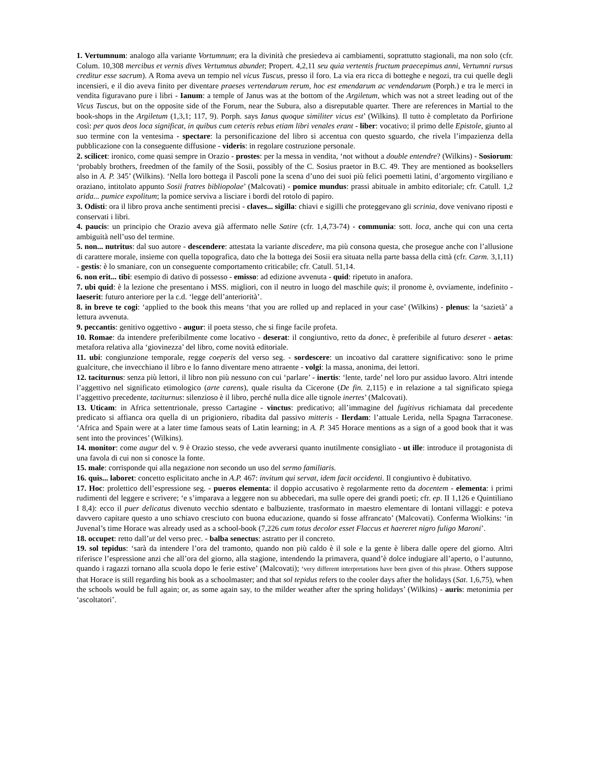1. Vertumnum: analogo alla variante Vortumnum; era la divinità che presiedeva ai cambiamenti, soprattutto stagionali, ma non solo (cfr. Colum. 10,308 mercibus et vernis dives Vertumnus abundet; Propert. 4,2,11 seu quia vertentis fructum praecepimus anni, Vertumni rursus creditur esse sacrum). A Roma aveva un tempio nel vicus Tuscus, presso il foro. La via era ricca di botteghe e negozi, tra cui quelle degli incensieri, e il dio aveva finito per diventare praeses vertendarum rerum, hoc est emendarum ac vendendarum (Porph.) e tra le merci in vendita figuravano pure i libri - Ianum: a temple of Janus was at the bottom of the Argiletum, which was not a street leading out of the Vicus Tuscus, but on the opposite side of the Forum, near the Subura, also a disreputable quarter. There are references in Martial to the book-shops in the Argiletum (1,3,1; 117, 9). Porph. says Ianus quoque similiter vicus est’ (Wilkins). Il tutto è completato da Porfirione così: per quos deos loca significat, in quibus cum ceteris rebus etiam libri venales erant - liber: vocativo; il primo delle Epistole, giunto al suo termine con la ventesima - spectare: la personificazione del libro si accentua con questo sguardo, che rivela l’impazienza della pubblicazione con la conseguente diffusione - videris: in regolare costruzione personale.
2. scilicet: ironico, come quasi sempre in Orazio - prostes: per la messa in vendita, ‘not without a double entendre? (Wilkins) - Sosiorum: ‘probably brothers, freedmen of the family of the Sosii, possibly of the C. Sosius praetor in B.C. 49. They are mentioned as booksellers also in A. P. 345’ (Wilkins). ‘Nella loro bottega il Pascoli pone la scena d’uno dei suoi più felici poemetti latini, d’argomento virgiliano e oraziano, intitolato appunto Sosii fratres bibliopolae’ (Malcovati) - pomice mundus: prassi abituale in ambito editoriale; cfr. Catull. 1,2 arida... pumice expolitum; la pomice serviva a lisciare i bordi del rotolo di papiro.
3. Odisti: ora il libro prova anche sentimenti precisi - claves... sigilla: chiavi e sigilli che proteggevano gli scrinia, dove venivano riposti e conservati i libri.
4. paucis: un principio che Orazio aveva già affermato nelle Satire (cfr. 1,4,73-74) - communia: sott. loca, anche qui con una certa ambiguità nell’uso del termine.
5. non... nutritus: dal suo autore - descendere: attestata la variante discedere, ma più consona questa, che prosegue anche con l’allusione di carattere morale, insieme con quella topografica, dato che la bottega dei Sosii era situata nella parte bassa della città (cfr. Carm. 3,1,11) - gestis: è lo smaniare, con un conseguente comportamento criticabile; cfr. Catull. 51,14.
6. non erit... tibi: esempio di dativo di possesso - emisso: ad edizione avvenuta - quid: ripetuto in anafora.
7. ubi quid: è la lezione che presentano i MSS. migliori, con il neutro in luogo del maschile quis; il pronome è, ovviamente, indefinito - laeserit: futuro anteriore per la c.d. ‘legge dell’anteriorità’.
8. in breve te cogi: ‘applied to the book this means ‘that you are rolled up and replaced in your case’ (Wilkins) - plenus: la ‘sazietà’ a lettura avvenuta.
9. peccantis: genitivo oggettivo - augur: il poeta stesso, che si finge facile profeta.
10. Romae: da intendere preferibilmente come locativo - deserat: il congiuntivo, retto da donec, è preferibile al futuro deseret - aetas: metafora relativa alla ‘giovinezza’ del libro, come novità editoriale.
11. ubi: congiunzione temporale, regge coeperis del verso seg. - sordescere: un incoativo dal carattere significativo: sono le prime gualciture, che invecchiano il libro e lo fanno diventare meno attraente - volgi: la massa, anonima, dei lettori.
12. taciturnus: senza più lettori, il libro non più nessuno con cui ‘parlare’ - inertis: ‘lente, tarde’ nel loro pur assiduo lavoro. Altri intende l’aggettivo nel significato etimologico (arte carens), quale risulta da Cicerone (De fin. 2,115) e in relazione a tal significato spiega l’aggettivo precedente, taciturnus: silenzioso è il libro, perché nulla dice alle tignole inertes’ (Malcovati).
13. Uticam: in Africa settentrionale, presso Cartagine - vinctus: predicativo; all’immagine del fugitivus richiamata dal precedente predicato si affianca ora quella di un prigioniero, ribadita dal passivo mitteris - Ilerdam: l’attuale Lerida, nella Spagna Tarraconese. ‘Africa and Spain were at a later time famous seats of Latin learning; in A. P. 345 Horace mentions as a sign of a good book that it was sent into the provinces’ (Wilkins).
14. monitor: come augur del v. 9 è Orazio stesso, che vede avverarsi quanto inutilmente consigliato - ut ille: introduce il protagonista di una favola di cui non si conosce la fonte.
15. male: corrisponde qui alla negazione non secondo un uso del sermo familiaris.
16. quis... laboret: concetto esplicitato anche in A.P. 467: invitum qui servat, idem facit occidenti. Il congiuntivo è dubitativo.
17. Hoc: prolettico dell’espressione seg. - pueros elementa: il doppio accusativo è regolarmente retto da docentem - elementa: i primi rudimenti del leggere e scrivere; ‘e s’imparava a leggere non su abbecedari, ma sulle opere dei grandi poeti; cfr. ep. II 1,126 e Quintiliano I 8,4): ecco il puer delicatus divenuto vecchio sdentato e balbuziente, trasformato in maestro elementare di lontani villaggi: e poteva davvero capitare questo a uno schiavo cresciuto con buona educazione, quando si fosse affrancato’ (Malcovati). Conferma Wiolkins: ‘in Juvenal’s time Horace was already used as a school-book (7,226 cum totus decolor esset Flaccus et haereret nigro fuligo Maroni’.
18. occupet: retto dall’ut del verso prec. - balba senectus: astratto per il concreto.
19. sol tepidus: ‘sarà da intendere l’ora del tramonto, quando non più caldo è il sole e la gente è libera dalle opere del giorno. Altri riferisce l’espressione anzi che all’ora del giorno, alla stagione, intendendo la primavera, quand’è dolce indugiare all’aperto, o l’autunno, quando i ragazzi tornano alla scuola dopo le ferie estive’ (Malcovati); ‘very different interpretations have been given of this phrase. Others suppose that Horace is still regarding his book as a schoolmaster; and that sol tepidus refers to the cooler days after the holidays (Sat. 1,6,75), when the schools would be full again; or, as some again say, to the milder weather after the spring holidays’ (Wilkins) - auris: metonimia per ‘ascoltatori’.